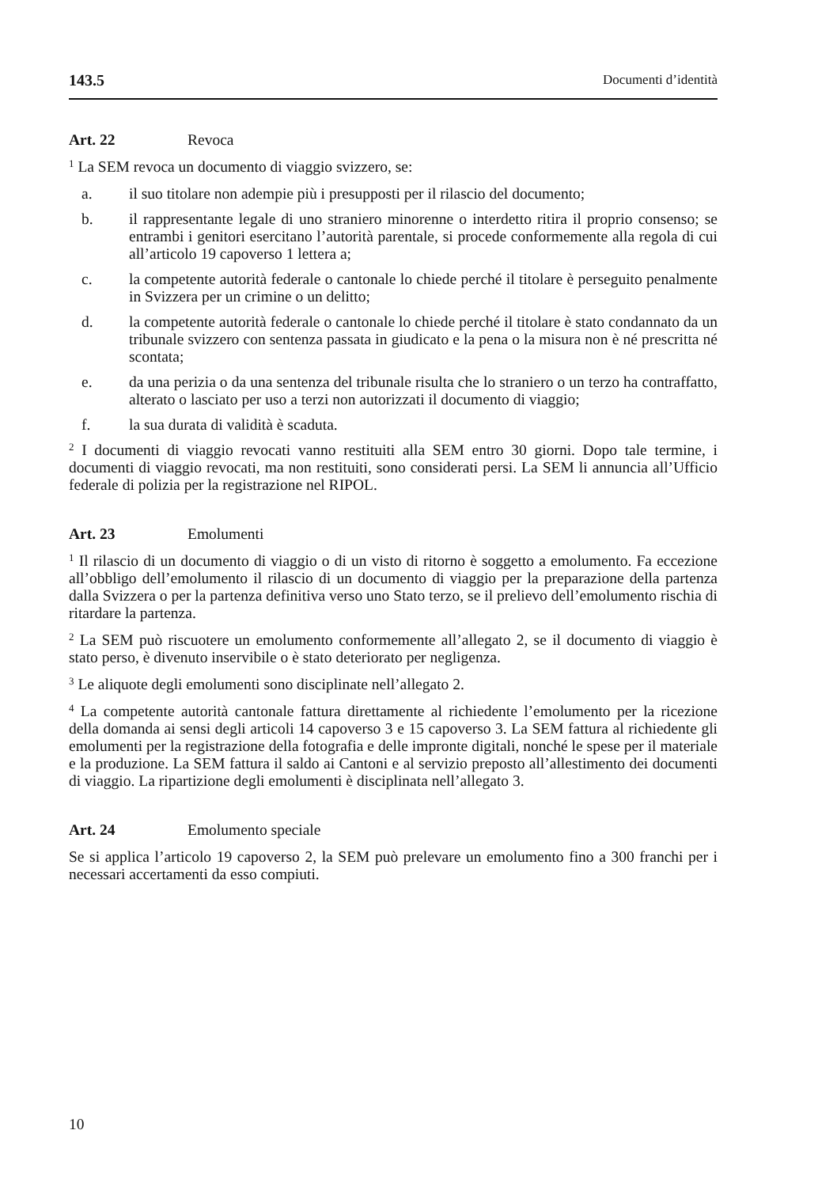143.5 Documenti d’identità
Art. 22 Revoca
<sup>1</sup> La SEM revoca un documento di viaggio svizzero, se:
a. il suo titolare non adempie più i presupposti per il rilascio del documento;
b. il rappresentante legale di uno straniero minorenne o interdetto ritira il proprio consenso; se entrambi i genitori esercitano l’autorità parentale, si procede conformemente alla regola di cui all’articolo 19 capoverso 1 lettera a;
c. la competente autorità federale o cantonale lo chiede perché il titolare è perseguito penalmente in Svizzera per un crimine o un delitto;
d. la competente autorità federale o cantonale lo chiede perché il titolare è stato condannato da un tribunale svizzero con sentenza passata in giudicato e la pena o la misura non è né prescritta né scontata;
e. da una perizia o da una sentenza del tribunale risulta che lo straniero o un terzo ha contraffatto, alterato o lasciato per uso a terzi non autorizzati il documento di viaggio;
f. la sua durata di validità è scaduta.
<sup>2</sup> I documenti di viaggio revocati vanno restituiti alla SEM entro 30 giorni. Dopo tale termine, i documenti di viaggio revocati, ma non restituiti, sono considerati persi. La SEM li annuncia all’Ufficio federale di polizia per la registrazione nel RIPOL.
Art. 23 Emolumenti
<sup>1</sup> Il rilascio di un documento di viaggio o di un visto di ritorno è soggetto a emolumento. Fa eccezione all’obbligo dell’emolumento il rilascio di un documento di viaggio per la preparazione della partenza dalla Svizzera o per la partenza definitiva verso uno Stato terzo, se il prelievo dell’emolumento rischia di ritardare la partenza.
<sup>2</sup> La SEM può riscuotere un emolumento conformemente all’allegato 2, se il documento di viaggio è stato perso, è divenuto inservibile o è stato deteriorato per negligenza.
<sup>3</sup> Le aliquote degli emolumenti sono disciplinate nell’allegato 2.
<sup>4</sup> La competente autorità cantonale fattura direttamente al richiedente l’emolumento per la ricezione della domanda ai sensi degli articoli 14 capoverso 3 e 15 capoverso 3. La SEM fattura al richiedente gli emolumenti per la registrazione della fotografia e delle impronte digitali, nonché le spese per il materiale e la produzione. La SEM fattura il saldo ai Cantoni e al servizio preposto all’allestimento dei documenti di viaggio. La ripartizione degli emolumenti è disciplinata nell’allegato 3.
Art. 24 Emolumento speciale
Se si applica l’articolo 19 capoverso 2, la SEM può prelevare un emolumento fino a 300 franchi per i necessari accertamenti da esso compiuti.
10